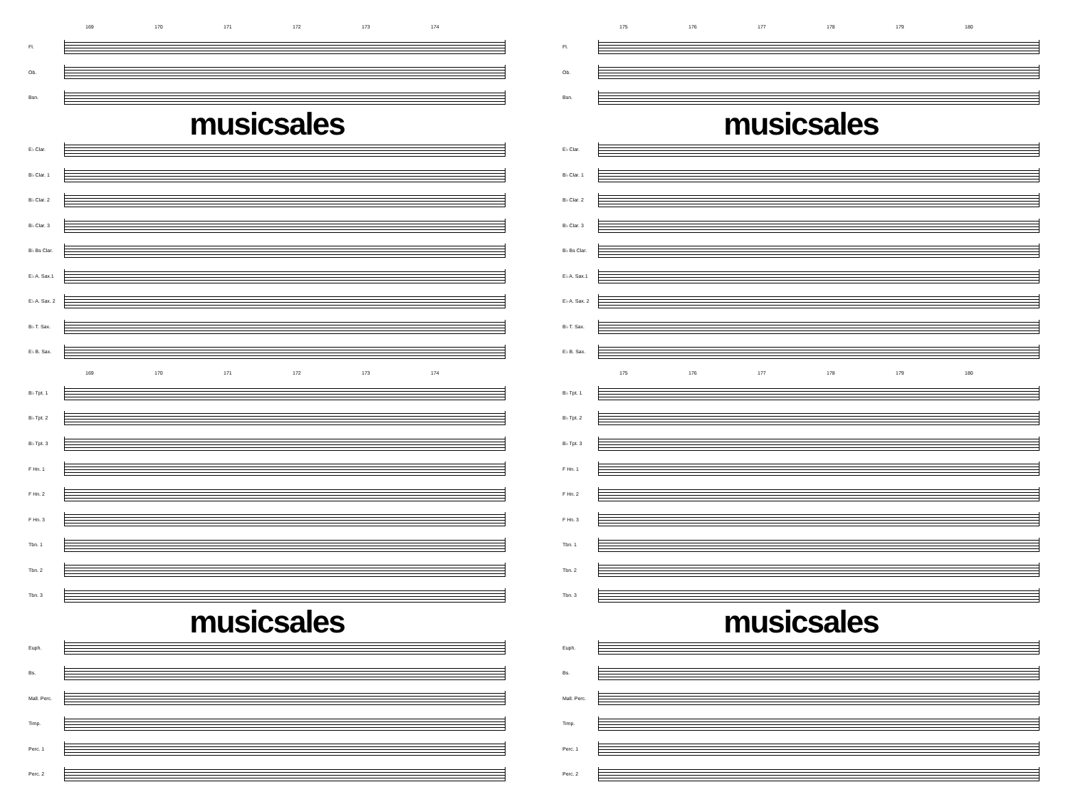169 170 171 172 173 174
Fl.
Ob.
Bsn.
musicsales
E♭ Clar.
B♭ Clar. 1
B♭ Clar. 2
B♭ Clar. 3
B♭ Bs Clar.
E♭ A. Sax.1
E♭ A. Sax. 2
B♭ T. Sax.
E♭ B. Sax.
169 170 171 172 173 174
B♭ Tpt. 1
B♭ Tpt. 2
B♭ Tpt. 3
F Hn. 1
F Hn. 2
F Hn. 3
Tbn. 1
Tbn. 2
Tbn. 3
musicsales
Euph.
Bs.
Mall. Perc.
Timp.
Perc. 1
Perc. 2
175 176 177 178 179 180
Fl.
Ob.
Bsn.
musicsales
E♭ Clar.
B♭ Clar. 1
B♭ Clar. 2
B♭ Clar. 3
B♭ Bs Clar.
E♭ A. Sax.1
E♭ A. Sax. 2
B♭ T. Sax.
E♭ B. Sax.
175 176 177 178 179 180
B♭ Tpt. 1
B♭ Tpt. 2
B♭ Tpt. 3
F Hn. 1
F Hn. 2
F Hn. 3
Tbn. 1
Tbn. 2
Tbn. 3
musicsales
Euph.
Bs.
Mall. Perc.
Timp.
Perc. 1
Perc. 2